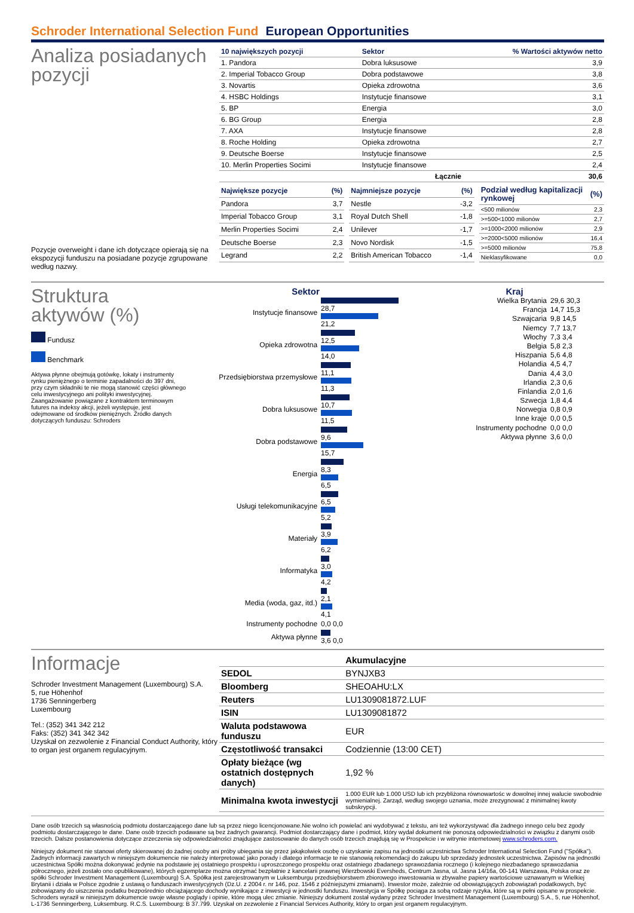Schroder International Selection Fund European Opportunities
Analiza posiadanych pozycji
Pozycje overweight i dane ich dotyczące opierają się na ekspozycji funduszu na posiadane pozycje zgrupowane według nazwy.
| 10 największych pozycji | Sektor | % Wartości aktywów netto |
| --- | --- | --- |
| 1. Pandora | Dobra luksusowe | 3,9 |
| 2. Imperial Tobacco Group | Dobra podstawowe | 3,8 |
| 3. Novartis | Opieka zdrowotna | 3,6 |
| 4. HSBC Holdings | Instytucje finansowe | 3,1 |
| 5. BP | Energia | 3,0 |
| 6. BG Group | Energia | 2,8 |
| 7. AXA | Instytucje finansowe | 2,8 |
| 8. Roche Holding | Opieka zdrowotna | 2,7 |
| 9. Deutsche Boerse | Instytucje finansowe | 2,5 |
| 10. Merlin Properties Socimi | Instytucje finansowe | 2,4 |
| | Łącznie | 30,6 |
| Największe pozycje | (%) |
| --- | --- |
| Pandora | 3,7 |
| Imperial Tobacco Group | 3,1 |
| Merlin Properties Socimi | 2,4 |
| Deutsche Boerse | 2,3 |
| Legrand | 2,2 |
| Najmniejsze pozycje | (%) |
| --- | --- |
| Nestle | -3,2 |
| Royal Dutch Shell | -1,8 |
| Unilever | -1,7 |
| Novo Nordisk | -1,5 |
| British American Tobacco | -1,4 |
| Podział według kapitalizacji rynkowej | (%) |
| --- | --- |
| <500 milionów | 2,3 |
| >=500<1000 milionów | 2,7 |
| >=1000<2000 milionów | 2,9 |
| >=2000<5000 milionów | 16,4 |
| >=5000 milionów | 75,8 |
| Nieklasyfikowane | 0,0 |
Struktura aktywów (%)
Fundusz
Benchmark
Aktywa płynne obejmują gotówkę, lokaty i instrumenty rynku pieniężnego o terminie zapadalności do 397 dni, przy czym składniki te nie mogą stanowić części głównego celu inwestycyjnego ani polityki inwestycyjnej. Zaangażowanie powiązane z kontraktem terminowym futures na indeksy akcji, jeżeli występuje, jest odejmowane od środków pieniężnych. Źródło danych dotyczących funduszu: Schroders
Sektor
| Instytucje finansowe | 28,7 21,2 |
| Opieka zdrowotna | 12,5 14,0 |
| Przedsiębiorstwa przemysłowe | 11,1 11,3 |
| Dobra luksusowe | 10,7 11,5 |
| Dobra podstawowe | 9,6 15,7 |
| Energia | 8,3 6,5 |
| Usługi telekomunikacyjne | 6,5 5,2 |
| Materiały | 3,9 6,2 |
| Informatyka | 3,0 4,2 |
| Media (woda, gaz, itd.) | 2,1 4,1 |
| Instrumenty pochodne | 0,0 0,0 |
| Aktywa płynne | 3,6 0,0 |
Kraj
| Wielka Brytania | 29,6 30,3 |
| Francja | 14,7 15,3 |
| Szwajcaria | 9,8 14,5 |
| Niemcy | 7,7 13,7 |
| Włochy | 7,3 3,4 |
| Belgia | 5,8 2,3 |
| Hiszpania | 5,6 4,8 |
| Holandia | 4,5 4,7 |
| Dania | 4,4 3,0 |
| Irlandia | 2,3 0,6 |
| Finlandia | 2,0 1,6 |
| Szwecja | 1,8 4,4 |
| Norwegia | 0,8 0,9 |
| Inne kraje | 0,0 0,5 |
| Instrumenty pochodne | 0,0 0,0 |
| Aktywa płynne | 3,6 0,0 |
Informacje
Schroder Investment Management (Luxembourg) S.A.
5, rue Höhenhof
1736 Senningerberg
Luxembourg
Tel.: (352) 341 342 212
Faks: (352) 341 342 342
Uzyskał on zezwolenie z Financial Conduct Authority, który to organ jest organem regulacyjnym.
| | Akumulacyjne |
| --- | --- |
| SEDOL | BYNJXB3 |
| Bloomberg | SHEOAHU:LX |
| Reuters | LU1309081872.LUF |
| ISIN | LU1309081872 |
| Waluta podstawowa funduszu | EUR |
| Częstotliwość transakci | Codziennie (13:00 CET) |
| Opłaty bieżące (wg ostatnich dostępnych danych) | 1,92 % |
| Minimalna kwota inwestycji | 1.000 EUR lub 1.000 USD lub ich przybliżona równowartośc w dowolnej innej walucie swobodnie wymienialnej. Zarząd, według swojego uznania, może zrezygnować z minimalnej kwoty subskrypcji. |
Dane osób trzecich są własnością podmiotu dostarczającego dane lub są przez niego licencjonowane.Nie wolno ich powielać ani wydobywać z tekstu, ani też wykorzystywać dla żadnego innego celu bez zgody podmiotu dostarczającego te dane. Dane osób trzecich podawane są bez żadnych gwarancji. Podmiot dostarczający dane i podmiot, który wydał dokument nie ponoszą odpowiedzialności w związku z danymi osób trzecich. Dalsze postanowienia dotyczące zrzeczenia się odpowiedzialności znajdujące zastosowanie do danych osób trzecich znajdują się w Prospekcie i w witrynie internetowej www.schroders.com.
Niniejszy dokument nie stanowi oferty skierowanej do żadnej osoby ani próby ubiegania się przez jakąkolwiek osobę o uzyskanie zapisu na jednostki uczestnictwa Schroder International Selection Fund ("Spółka"). Żadnych informacji zawartych w niniejszym dokumencie nie należy interpretować jako porady i dlatego informacje te nie stanowią rekomendacji do zakupu lub sprzedaży jednostek uczestnictwa. Zapisów na jednostki uczestnictwa Spółki można dokonywać jedynie na podstawie jej ostatniego prospektu i uproszczonego prospektu oraz ostatniego zbadanego sprawozdania rocznego (i kolejnego niezbadanego sprawozdania półrocznego, jeżeli zostało ono opublikowane), których egzemplarze można otrzymać bezpłatnie z kancelarii prawnej Wierzbowski Eversheds, Centrum Jasna, ul. Jasna 14/16a, 00-141 Warszawa, Polska oraz ze spółki Schroder Investment Management (Luxembourg) S.A. Spółka jest zarejestrowanym w Luksemburgu przedsiębiorstwem zbiorowego inwestowania w zbywalne papiery wartościowe uznawanym w Wielkiej Brytanii i działa w Polsce zgodnie z ustawą o funduszach inwestycyjnych (Dz.U. z 2004 r. nr 146, poz. 1546 z późniejszymi zmianami). Inwestor może, zależnie od obowiązujących zobowiązań podatkowych, być zobowiązany do uiszczenia podatku bezpośrednio obciążającego dochody wynikające z inwestycji w jednostki funduszu. Inwestycja w Spółkę pociąga za sobą rodzaje ryzyka, które są w pełni opisane w prospekcie. Schroders wyraził w niniejszym dokumencie swoje własne poglądy i opinie, które mogą ulec zmianie. Niniejszy dokument został wydany przez Schroder Investment Management (Luxembourg) S.A., 5, rue Höhenhof, L-1736 Senningerberg, Luksemburg. R.C.S. Luxembourg: B 37.799. Uzyskał on zezwolenie z Financial Services Authority, który to organ jest organem regulacyjnym.